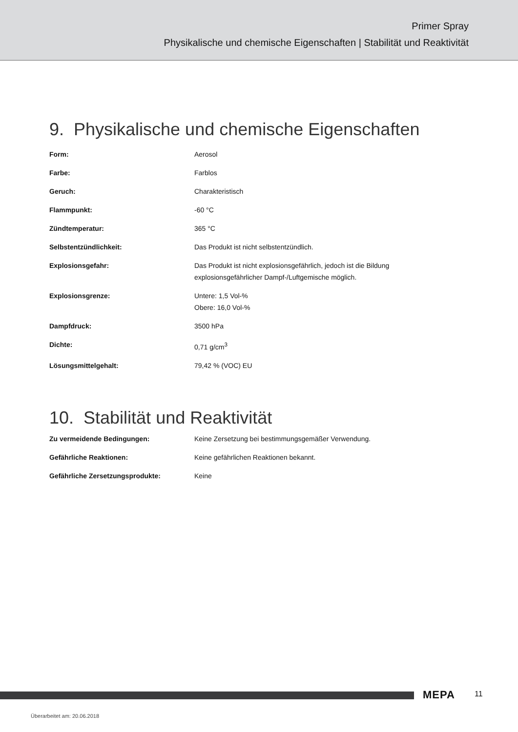Primer Spray
Physikalische und chemische Eigenschaften | Stabilität und Reaktivität
9. Physikalische und chemische Eigenschaften
| Form: | Aerosol |
| Farbe: | Farblos |
| Geruch: | Charakteristisch |
| Flammpunkt: | -60 °C |
| Zündtemperatur: | 365 °C |
| Selbstentzündlichkeit: | Das Produkt ist nicht selbstentzündlich. |
| Explosionsgefahr: | Das Produkt ist nicht explosionsgefährlich, jedoch ist die Bildung explosionsgefährlicher Dampf-/Luftgemische möglich. |
| Explosionsgrenze: | Untere: 1,5 Vol-% Obere: 16,0 Vol-% |
| Dampfdruck: | 3500 hPa |
| Dichte: | 0,71 g/cm<sup>3</sup> |
| Lösungsmittelgehalt: | 79,42 % (VOC) EU |
10. Stabilität und Reaktivität
| Zu vermeidende Bedingungen: | Keine Zersetzung bei bestimmungsgemäßer Verwendung. |
| Gefährliche Reaktionen: | Keine gefährlichen Reaktionen bekannt. |
| Gefährliche Zersetzungsprodukte: | Keine |
MEPA 11
Überarbeitet am: 20.06.2018